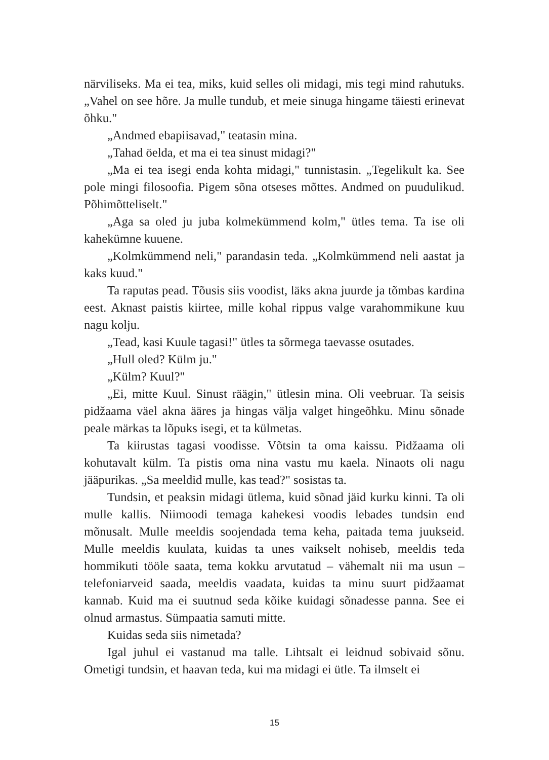närviliseks. Ma ei tea, miks, kuid selles oli midagi, mis tegi mind rahutuks. „Vahel on see hõre. Ja mulle tundub, et meie sinuga hingame täiesti erinevat õhku."
„Andmed ebapiisavad," teatasin mina.
„Tahad öelda, et ma ei tea sinust midagi?"
„Ma ei tea isegi enda kohta midagi," tunnistasin. „Tegelikult ka. See pole mingi filosoofia. Pigem sõna otseses mõttes. Andmed on puudulikud. Põhimõtteliselt."
„Aga sa oled ju juba kolmekümmend kolm," ütles tema. Ta ise oli kahekümne kuuene.
„Kolmkümmend neli," parandasin teda. „Kolmkümmend neli aastat ja kaks kuud."
Ta raputas pead. Tõusis siis voodist, läks akna juurde ja tõmbas kardina eest. Aknast paistis kiirtee, mille kohal rippus valge varahommikune kuu nagu kolju.
„Tead, kasi Kuule tagasi!" ütles ta sõrmega taevasse osutades.
„Hull oled? Külm ju."
„Külm? Kuul?"
„Ei, mitte Kuul. Sinust räägin," ütlesin mina. Oli veebruar. Ta seisis pidžaama väel akna ääres ja hingas välja valget hingeõhku. Minu sõnade peale märkas ta lõpuks isegi, et ta külmetas.
Ta kiirustas tagasi voodisse. Võtsin ta oma kaissu. Pidžaama oli kohutavalt külm. Ta pistis oma nina vastu mu kaela. Ninaots oli nagu jääpurikas. „Sa meeldid mulle, kas tead?" sosistas ta.
Tundsin, et peaksin midagi ütlema, kuid sõnad jäid kurku kinni. Ta oli mulle kallis. Niimoodi temaga kahekesi voodis lebades tundsin end mõnusalt. Mulle meeldis soojendada tema keha, paitada tema juukseid. Mulle meeldis kuulata, kuidas ta unes vaikselt nohiseb, meeldis teda hommikuti tööle saata, tema kokku arvutatud – vähemalt nii ma usun – telefoniarveid saada, meeldis vaadata, kuidas ta minu suurt pidžaamat kannab. Kuid ma ei suutnud seda kõike kuidagi sõnadesse panna. See ei olnud armastus. Sümpaatia samuti mitte.
Kuidas seda siis nimetada?
Igal juhul ei vastanud ma talle. Lihtsalt ei leidnud sobivaid sõnu. Ometigi tundsin, et haavan teda, kui ma midagi ei ütle. Ta ilmselt ei
15